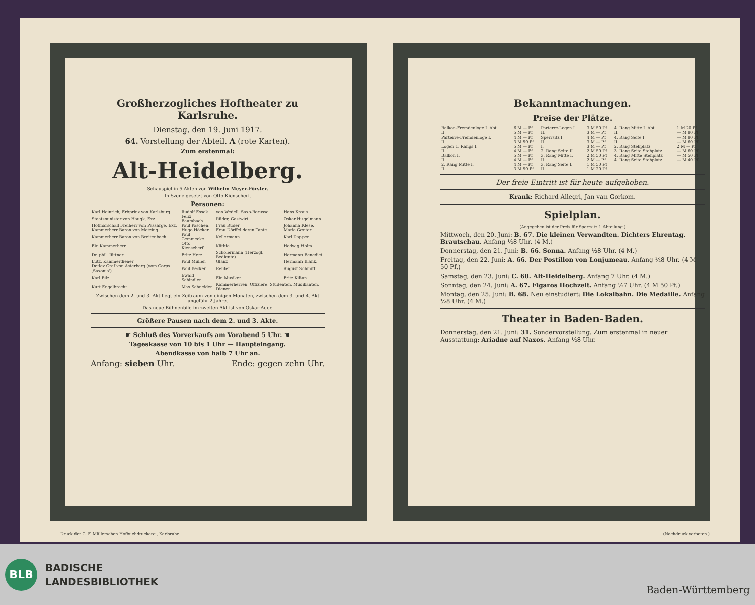Großherzogliches Hoftheater zu Karlsruhe.
Dienstag, den 19. Juni 1917.
64. Vorstellung der Abteil. A (rote Karten).
Zum erstenmal:
Alt-Heidelberg.
Schauspiel in 5 Akten von Wilhelm Meyer-Förster.
In Szene gesetzt von Otto Kienscherf.
Personen:
| Karl Heinrich, Erbprinz von Karlsburg | Rudolf Essek. | von Wedell, Saxo-Borusse | Hans Kraus. |
| Staatsminister von Haugk, Exz. | Felix Baumbach. | Rüder, Gastwirt | Oskar Hugelmann. |
| Hofmarschall Freiherr von Passarge, Exz. | Paul Paschen. | Frau Rüder | Johanna Klese. |
| Kammerherr Baron von Metzing | Hugo Höcker. | Frau Dörffel deren Tante | Marie Genter. |
| Kammerherr Baron von Breitenbach | Paul Gemmecke. | Kellermann | Karl Dapper. |
| Ein Kammerherr | Otto Kienscherf. | Käthie | Hedwig Holm. |
| Dr. phil. Jüttner | Fritz Herz. | Schölermann (Herzogl. Bediente) | Hermann Benedict. |
| Lutz, Kammerdiener | Paul Müller. | Glanz | Hermann Blank. |
| Detlev Graf von Asterberg (vom Corps ‚Saxonia') | Paul Becker. | Reuter | August Schmitt. |
| Karl Bilz | Ewald Schindler. | Ein Musiker | Fritz Kilian. |
| Kurt Engelbrecht | Max Schneider. | Kammerherren, Offiziere, Studenten, Musikanten, Diener. | |
Zwischen dem 2. und 3. Akt liegt ein Zeitraum von einigen Monaten, zwischen dem 3. und 4. Akt ungefähr 2 Jahre.
Das neue Bühnenbild im zweiten Akt ist von Oskar Auer.
Größere Pausen nach dem 2. und 3. Akte.
☛ Schluß des Vorverkaufs am Vorabend 5 Uhr. ☚
Tageskasse von 10 bis 1 Uhr — Haupteingang.
Abendkasse von halb 7 Uhr an.
Anfang: sieben Uhr. Ende: gegen zehn Uhr.
Druck der C. F. Müllerschen Hofbuchdruckerei, Karlsruhe.
Bekanntmachungen.
Preise der Plätze.
| Balkon-Fremdenloge I. Abt. | 6 M — Pf | Parterre-Logen I. | 3 M 50 Pf | 4. Rang Mitte I. Abt. | 1 M 20 Pf |
| II. | 5 M — Pf | II. | 3 M — Pf | II. | — M 80 Pf |
| Parterre-Fremdenloge I. | 4 M — Pf | Sperrsitz I. | 4 M — Pf | 4. Rang Seite I. | — M 80 Pf |
| II. | 3 M 50 Pf | II. | 3 M — Pf | II. | — M 60 Pf |
| Logen 1. Rangs I. | 5 M — Pf | I. | 3 M — Pf | 2. Rang Stehplatz | 2 M — Pf |
| II. | 4 M — Pf | 2. Rang Seite II. | 2 M 50 Pf | 3. Rang Seite Stehplatz | — M 60 Pf |
| Balkon I. | 5 M — Pf | 3. Rang Mitte I. | 2 M 50 Pf | 4. Rang Mitte Stehplatz | — M 50 Pf |
| II. | 4 M — Pf | II. | 2 M — Pf | 4. Rang Seite Stehplatz | — M 40 Pf |
| 2. Rang Mitte I. | 4 M — Pf | 3. Rang Seite I. | 1 M 50 Pf | | |
| II. | 3 M 50 Pf | II. | 1 M 20 Pf | | |
Der freie Eintritt ist für heute aufgehoben.
Krank: Richard Allegri, Jan van Gorkom.
Spielplan.
(Angegeben ist der Preis für Sperrsitz 1 Abteilung.)
Mittwoch, den 20. Juni: B. 67. Die kleinen Verwandten. Dichters Ehrentag. Brautschau. Anfang ½8 Uhr. (4 M.)
Donnerstag, den 21. Juni: B. 66. Sonna. Anfang ½8 Uhr. (4 M.)
Freitag, den 22. Juni: A. 66. Der Postillon von Lonjumeau. Anfang ½8 Uhr. (4 M 50 Pf.)
Samstag, den 23. Juni: C. 68. Alt-Heidelberg. Anfang 7 Uhr. (4 M.)
Sonntag, den 24. Juni: A. 67. Figaros Hochzeit. Anfang ½7 Uhr. (4 M 50 Pf.)
Montag, den 25. Juni: B. 68. Neu einstudiert: Die Lokalbahn. Die Medaille. Anfang ½8 Uhr. (4 M.)
Theater in Baden-Baden.
Donnerstag, den 21. Juni: 31. Sondervorstellung. Zum erstenmal in neuer Ausstattung: Ariadne auf Naxos. Anfang ½8 Uhr.
(Nachdruck verboten.)
BLB
BADISCHE
LANDESBIBLIOTHEK
Baden-Württemberg